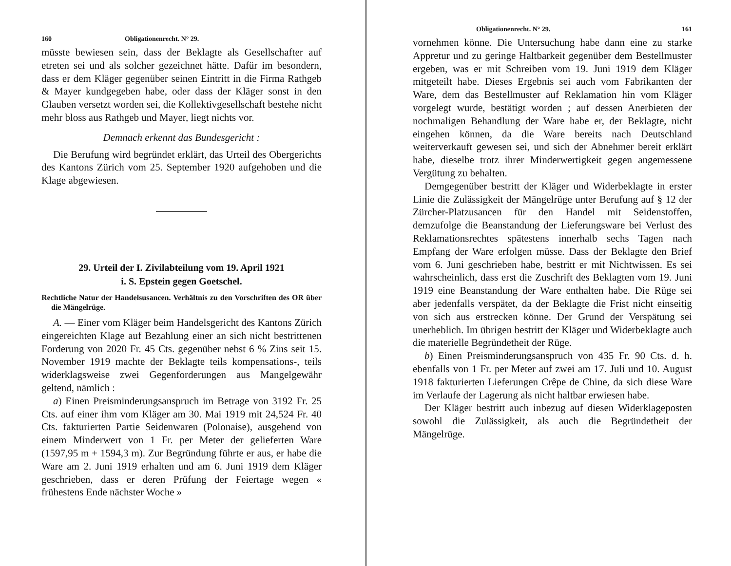160 Obligationenrecht. N° 29.
müsste bewiesen sein, dass der Beklagte als Gesellschafter auf etreten sei und als solcher gezeichnet hätte. Dafür im besondern, dass er dem Kläger gegenüber seinen Eintritt in die Firma Rathgeb & Mayer kundgegeben habe, oder dass der Kläger sonst in den Glauben versetzt worden sei, die Kollektivgesellschaft bestehe nicht mehr bloss aus Rathgeb und Mayer, liegt nichts vor.
Demnach erkennt das Bundesgericht :
Die Berufung wird begründet erklärt, das Urteil des Obergerichts des Kantons Zürich vom 25. September 1920 aufgehoben und die Klage abgewiesen.
29. Urteil der I. Zivilabteilung vom 19. April 1921
i. S. Epstein gegen Goetschel.
Rechtliche Natur der Handelsusancen. Verhältnis zu den Vorschriften des OR über die Mängelrüge.
A. — Einer vom Kläger beim Handelsgericht des Kantons Zürich eingereichten Klage auf Bezahlung einer an sich nicht bestrittenen Forderung von 2020 Fr. 45 Cts. gegenüber nebst 6 % Zins seit 15. November 1919 machte der Beklagte teils kompensations-, teils widerklagsweise zwei Gegenforderungen aus Mangelgewähr geltend, nämlich :
a) Einen Preisminderungsanspruch im Betrage von 3192 Fr. 25 Cts. auf einer ihm vom Kläger am 30. Mai 1919 mit 24,524 Fr. 40 Cts. fakturierten Partie Seidenwaren (Polonaise), ausgehend von einem Minderwert von 1 Fr. per Meter der gelieferten Ware (1597,95 m + 1594,3 m). Zur Begründung führte er aus, er habe die Ware am 2. Juni 1919 erhalten und am 6. Juni 1919 dem Kläger geschrieben, dass er deren Prüfung der Feiertage wegen « frühestens Ende nächster Woche »
Obligationenrecht. N° 29. 161
vornehmen könne. Die Untersuchung habe dann eine zu starke Appretur und zu geringe Haltbarkeit gegenüber dem Bestellmuster ergeben, was er mit Schreiben vom 19. Juni 1919 dem Kläger mitgeteilt habe. Dieses Ergebnis sei auch vom Fabrikanten der Ware, dem das Bestellmuster auf Reklamation hin vom Kläger vorgelegt wurde, bestätigt worden ; auf dessen Anerbieten der nochmaligen Behandlung der Ware habe er, der Beklagte, nicht eingehen können, da die Ware bereits nach Deutschland weiterverkauft gewesen sei, und sich der Abnehmer bereit erklärt habe, dieselbe trotz ihrer Minderwertigkeit gegen angemessene Vergütung zu behalten.
Demgegenüber bestritt der Kläger und Widerbeklagte in erster Linie die Zulässigkeit der Mängelrüge unter Berufung auf § 12 der Zürcher-Platzusancen für den Handel mit Seidenstoffen, demzufolge die Beanstandung der Lieferungsware bei Verlust des Reklamationsrechtes spätestens innerhalb sechs Tagen nach Empfang der Ware erfolgen müsse. Dass der Beklagte den Brief vom 6. Juni geschrieben habe, bestritt er mit Nichtwissen. Es sei wahrscheinlich, dass erst die Zuschrift des Beklagten vom 19. Juni 1919 eine Beanstandung der Ware enthalten habe. Die Rüge sei aber jedenfalls verspätet, da der Beklagte die Frist nicht einseitig von sich aus erstrecken könne. Der Grund der Verspätung sei unerheblich. Im übrigen bestritt der Kläger und Widerbeklagte auch die materielle Begründetheit der Rüge.
b) Einen Preisminderungsanspruch von 435 Fr. 90 Cts. d. h. ebenfalls von 1 Fr. per Meter auf zwei am 17. Juli und 10. August 1918 fakturierten Lieferungen Crêpe de Chine, da sich diese Ware im Verlaufe der Lagerung als nicht haltbar erwiesen habe.
Der Kläger bestritt auch inbezug auf diesen Widerklageposten sowohl die Zulässigkeit, als auch die Begründetheit der Mängelrüge.